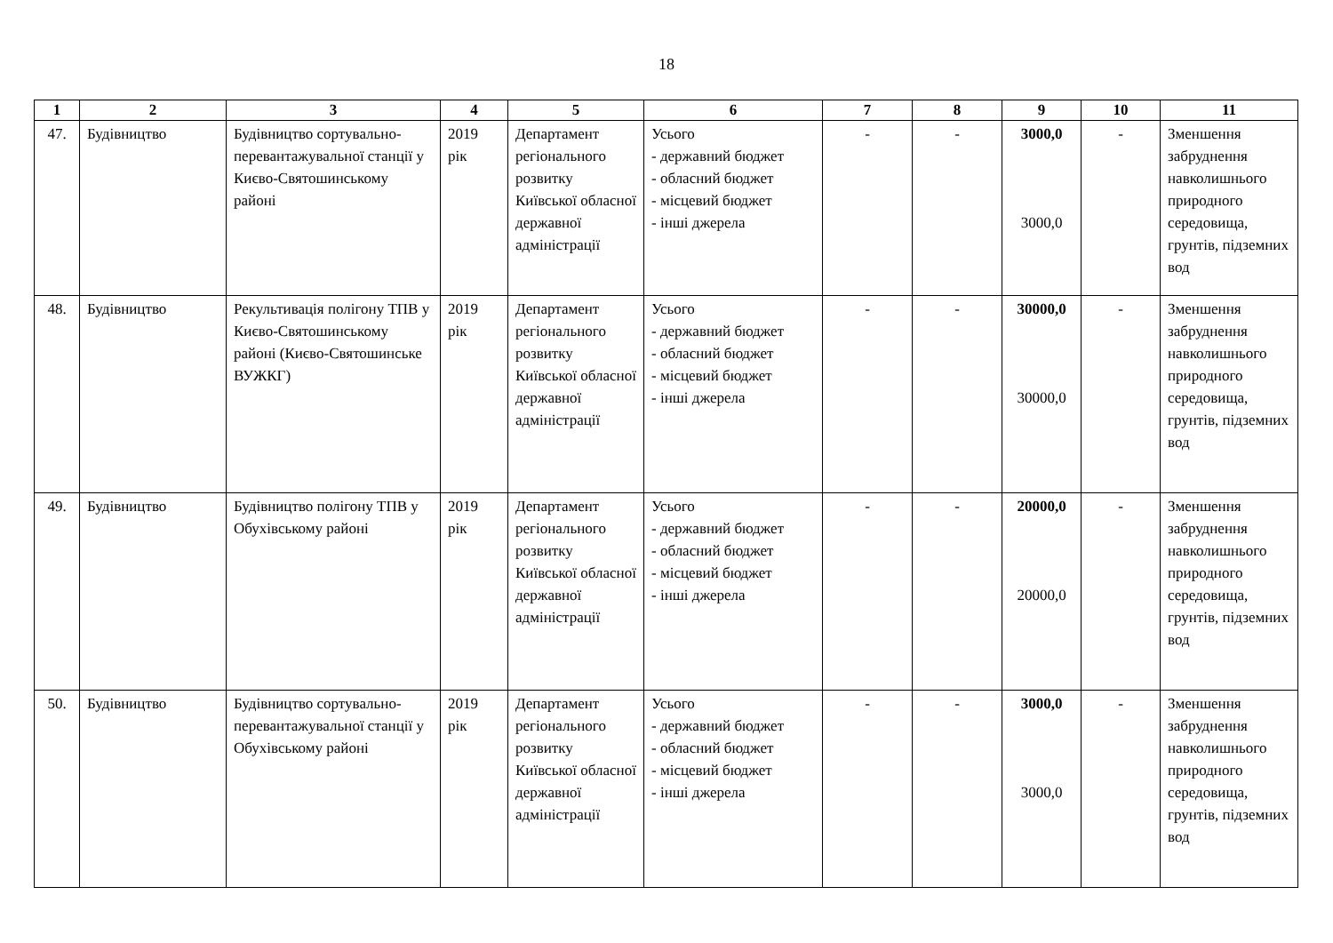18
| 1 | 2 | 3 | 4 | 5 | 6 | 7 | 8 | 9 | 10 | 11 |
| --- | --- | --- | --- | --- | --- | --- | --- | --- | --- | --- |
| 47. | Будівництво | Будівництво сортувально-перевантажувальної станції у Києво-Святошинському районі | 2019 рік | Департамент регіонального розвитку Київської обласної державної адміністрації | Усього - державний бюджет - обласний бюджет - місцевий бюджет - інші джерела | - | - | 3000,0 3000,0 | - | Зменшення забруднення навколишнього природного середовища, грунтів, підземних вод |
| 48. | Будівництво | Рекультивація полігону ТПВ у Києво-Святошинському районі (Києво-Святошинське ВУЖКГ) | 2019 рік | Департамент регіонального розвитку Київської обласної державної адміністрації | Усього - державний бюджет - обласний бюджет - місцевий бюджет - інші джерела | - | - | 30000,0 30000,0 | - | Зменшення забруднення навколишнього природного середовища, грунтів, підземних вод |
| 49. | Будівництво | Будівництво полігону ТПВ у Обухівському районі | 2019 рік | Департамент регіонального розвитку Київської обласної державної адміністрації | Усього - державний бюджет - обласний бюджет - місцевий бюджет - інші джерела | - | - | 20000,0 20000,0 | - | Зменшення забруднення навколишнього природного середовища, грунтів, підземних вод |
| 50. | Будівництво | Будівництво сортувально-перевантажувальної станції у Обухівському районі | 2019 рік | Департамент регіонального розвитку Київської обласної державної адміністрації | Усього - державний бюджет - обласний бюджет - місцевий бюджет - інші джерела | - | - | 3000,0 3000,0 | - | Зменшення забруднення навколишнього природного середовища, грунтів, підземних вод |